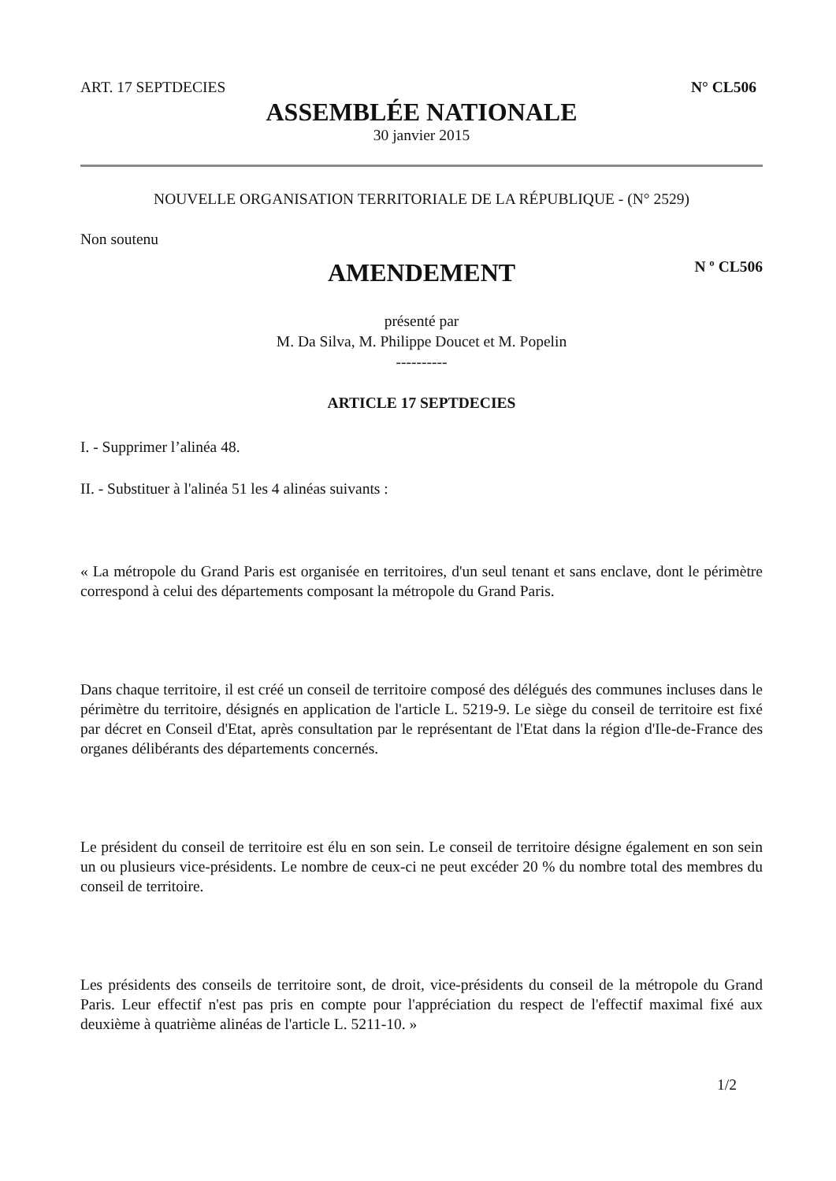ART. 17 SEPTDECIES N° CL506
ASSEMBLÉE NATIONALE
30 janvier 2015
NOUVELLE ORGANISATION TERRITORIALE DE LA RÉPUBLIQUE - (N° 2529)
Non soutenu
AMENDEMENT N º CL506
présenté par
M. Da Silva, M. Philippe Doucet et M. Popelin
----------
ARTICLE 17 SEPTDECIES
I. - Supprimer l’alinéa 48.
II. - Substituer à l'alinéa 51 les 4 alinéas suivants :
« La métropole du Grand Paris est organisée en territoires, d'un seul tenant et sans enclave, dont le périmètre correspond à celui des départements composant la métropole du Grand Paris.
Dans chaque territoire, il est créé un conseil de territoire composé des délégués des communes incluses dans le périmètre du territoire, désignés en application de l'article L. 5219-9. Le siège du conseil de territoire est fixé par décret en Conseil d'Etat, après consultation par le représentant de l'Etat dans la région d'Ile-de-France des organes délibérants des départements concernés.
Le président du conseil de territoire est élu en son sein. Le conseil de territoire désigne également en son sein un ou plusieurs vice-présidents. Le nombre de ceux-ci ne peut excéder 20 % du nombre total des membres du conseil de territoire.
Les présidents des conseils de territoire sont, de droit, vice-présidents du conseil de la métropole du Grand Paris. Leur effectif n'est pas pris en compte pour l'appréciation du respect de l'effectif maximal fixé aux deuxième à quatrième alinéas de l'article L. 5211-10. »
1/2